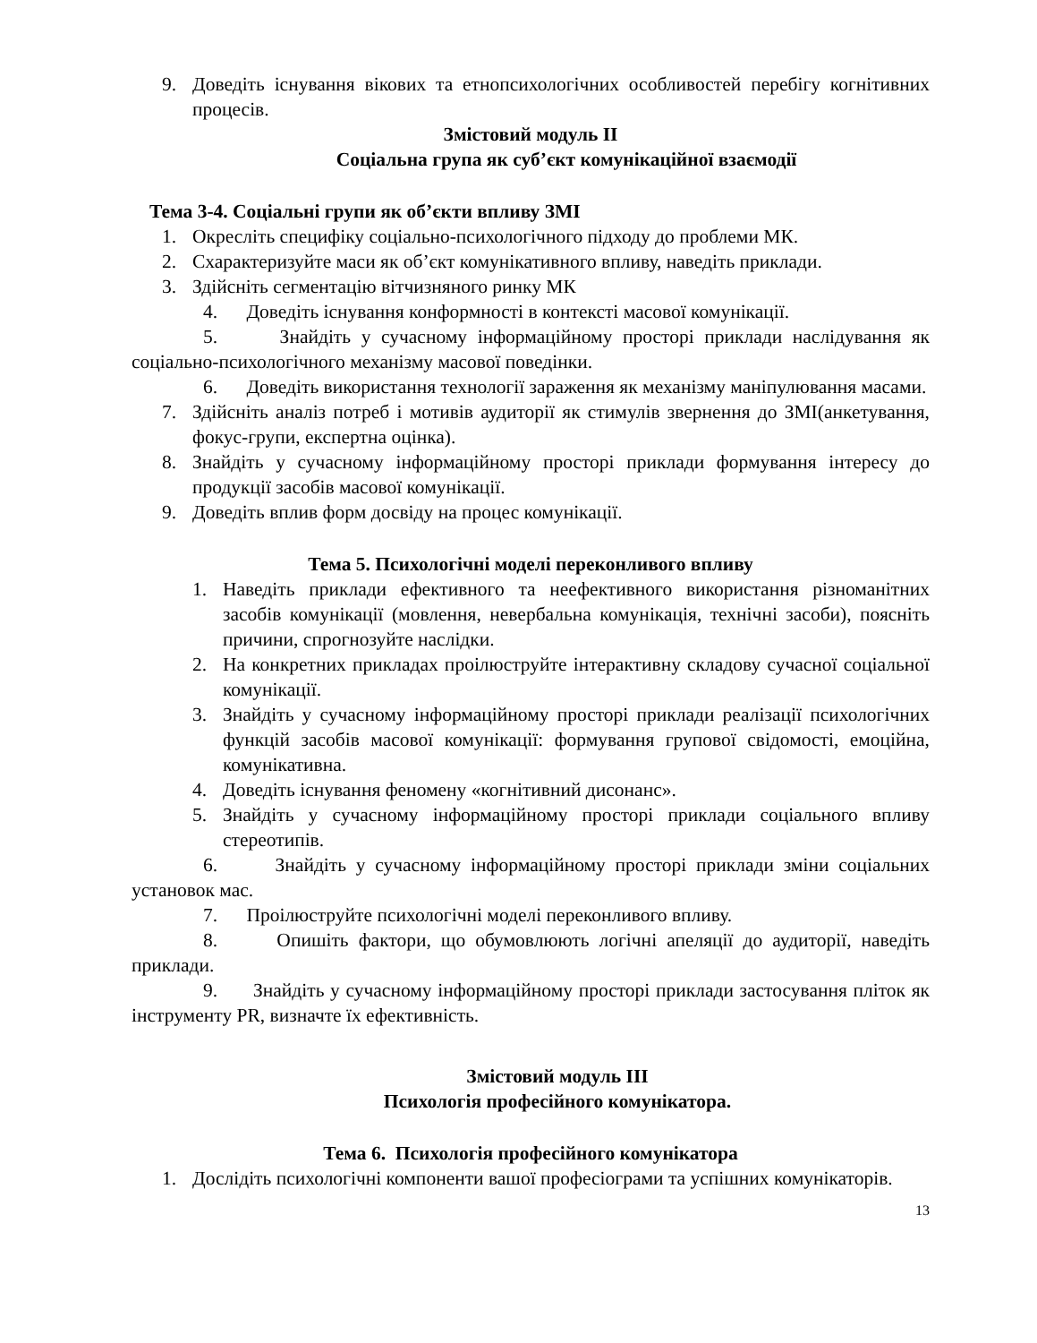9. Доведіть існування вікових та етнопсихологічних особливостей перебігу когнітивних процесів.
Змістовий модуль ІІ
Соціальна група як суб’єкт комунікаційної взаємодії
Тема 3-4. Соціальні групи як об’єкти впливу ЗМІ
1. Окресліть специфіку соціально-психологічного підходу до проблеми МК.
2. Схарактеризуйте маси як об’єкт комунікативного впливу, наведіть приклади.
3. Здійсніть сегментацію вітчизняного ринку МК
4. Доведіть існування конформності в контексті масової комунікації.
5. Знайдіть у сучасному інформаційному просторі приклади наслідування як соціально-психологічного механізму масової поведінки.
6. Доведіть використання технології зараження як механізму маніпулювання масами.
7. Здійсніть аналіз потреб і мотивів аудиторії як стимулів звернення до ЗМІ(анкетування, фокус-групи, експертна оцінка).
8. Знайдіть у сучасному інформаційному просторі приклади формування інтересу до продукції засобів масової комунікації.
9. Доведіть вплив форм досвіду на процес комунікації.
Тема 5. Психологічні моделі переконливого впливу
1. Наведіть приклади ефективного та неефективного використання різноманітних засобів комунікації (мовлення, невербальна комунікація, технічні засоби), поясніть причини, спрогнозуйте наслідки.
2. На конкретних прикладах проілюструйте інтерактивну складову сучасної соціальної комунікації.
3. Знайдіть у сучасному інформаційному просторі приклади реалізації психологічних функцій засобів масової комунікації: формування групової свідомості, емоційна, комунікативна.
4. Доведіть існування феномену «когнітивний дисонанс».
5. Знайдіть у сучасному інформаційному просторі приклади соціального впливу стереотипів.
6. Знайдіть у сучасному інформаційному просторі приклади зміни соціальних установок мас.
7. Проілюструйте психологічні моделі переконливого впливу.
8. Опишіть фактори, що обумовлюють логічні апеляції до аудиторії, наведіть приклади.
9. Знайдіть у сучасному інформаційному просторі приклади застосування пліток як інструменту PR, визначте їх ефективність.
Змістовий модуль ІІІ
Психологія професійного комунікатора.
Тема 6. Психологія професійного комунікатора
1. Дослідіть психологічні компоненти вашої професіограми та успішних комунікаторів.
13